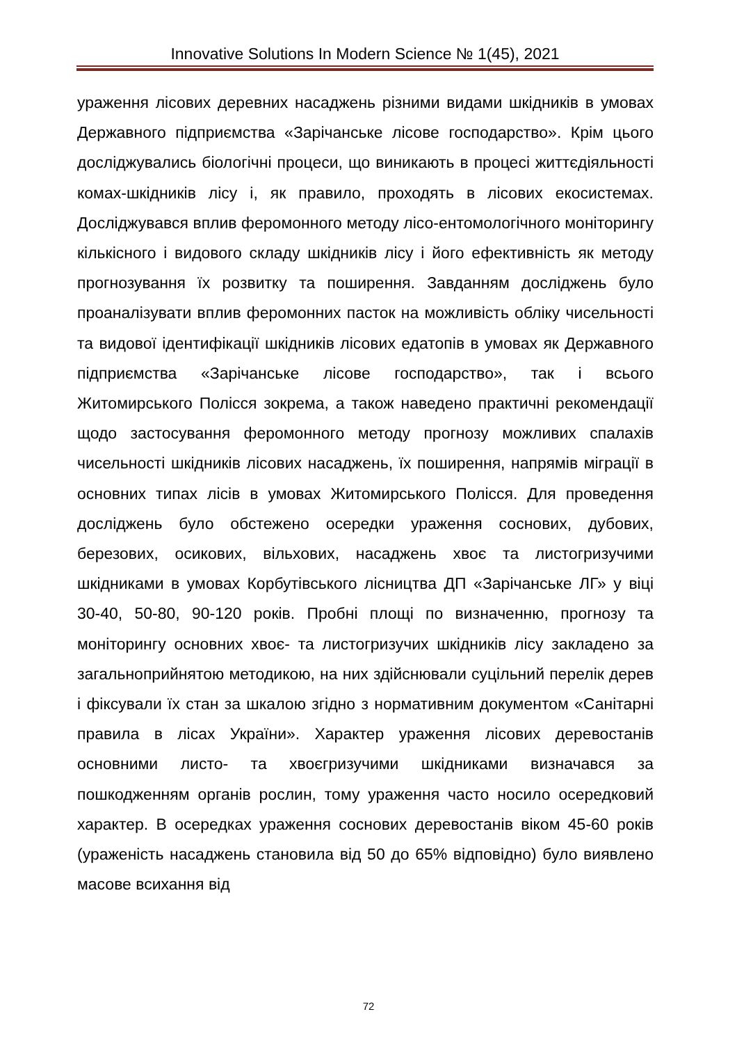Innovative Solutions In Modern Science № 1(45), 2021
ураження лісових деревних насаджень різними видами шкідників в умовах Державного підприємства «Зарічанське лісове господарство». Крім цього досліджувались біологічні процеси, що виникають в процесі життєдіяльності комах-шкідників лісу і, як правило, проходять в лісових екосистемах. Досліджувався вплив феромонного методу лісо-ентомологічного моніторингу кількісного і видового складу шкідників лісу і його ефективність як методу прогнозування їх розвитку та поширення. Завданням досліджень було проаналізувати вплив феромонних пасток на можливість обліку чисельності та видової ідентифікації шкідників лісових едатопів в умовах як Державного підприємства «Зарічанське лісове господарство», так і всього Житомирського Полісся зокрема, а також наведено практичні рекомендації щодо застосування феромонного методу прогнозу можливих спалахів чисельності шкідників лісових насаджень, їх поширення, напрямів міграції в основних типах лісів в умовах Житомирського Полісся. Для проведення досліджень було обстежено осередки ураження соснових, дубових, березових, осикових, вільхових, насаджень хвоє та листогризучими шкідниками в умовах Корбутівського лісництва ДП «Зарічанське ЛГ» у віці 30-40, 50-80, 90-120 років. Пробні площі по визначенню, прогнозу та моніторингу основних хвоє- та листогризучих шкідників лісу закладено за загальноприйнятою методикою, на них здійснювали суцільний перелік дерев і фіксували їх стан за шкалою згідно з нормативним документом «Санітарні правила в лісах України». Характер ураження лісових деревостанів основними листо- та хвоєгризучими шкідниками визначався за пошкодженням органів рослин, тому ураження часто носило осередковий характер. В осередках ураження соснових деревостанів віком 45-60 років (ураженість насаджень становила від 50 до 65% відповідно) було виявлено масове всихання від
72